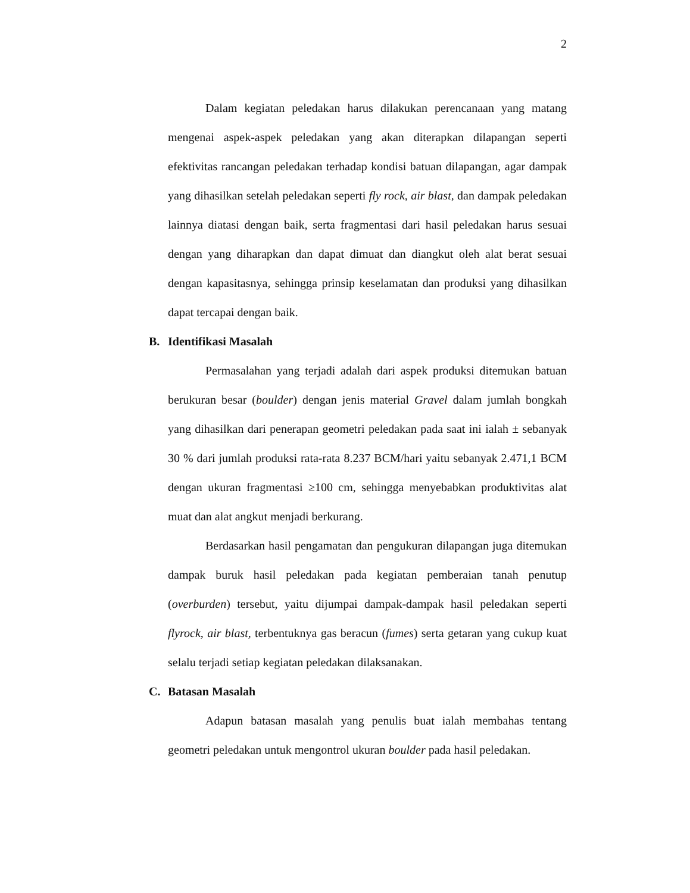2
Dalam kegiatan peledakan harus dilakukan perencanaan yang matang mengenai aspek-aspek peledakan yang akan diterapkan dilapangan seperti efektivitas rancangan peledakan terhadap kondisi batuan dilapangan, agar dampak yang dihasilkan setelah peledakan seperti fly rock, air blast, dan dampak peledakan lainnya diatasi dengan baik, serta fragmentasi dari hasil peledakan harus sesuai dengan yang diharapkan dan dapat dimuat dan diangkut oleh alat berat sesuai dengan kapasitasnya, sehingga prinsip keselamatan dan produksi yang dihasilkan dapat tercapai dengan baik.
B. Identifikasi Masalah
Permasalahan yang terjadi adalah dari aspek produksi ditemukan batuan berukuran besar (boulder) dengan jenis material Gravel dalam jumlah bongkah yang dihasilkan dari penerapan geometri peledakan pada saat ini ialah ± sebanyak 30 % dari jumlah produksi rata-rata 8.237 BCM/hari yaitu sebanyak 2.471,1 BCM dengan ukuran fragmentasi ≥100 cm, sehingga menyebabkan produktivitas alat muat dan alat angkut menjadi berkurang.
Berdasarkan hasil pengamatan dan pengukuran dilapangan juga ditemukan dampak buruk hasil peledakan pada kegiatan pemberaian tanah penutup (overburden) tersebut, yaitu dijumpai dampak-dampak hasil peledakan seperti flyrock, air blast, terbentuknya gas beracun (fumes) serta getaran yang cukup kuat selalu terjadi setiap kegiatan peledakan dilaksanakan.
C. Batasan Masalah
Adapun batasan masalah yang penulis buat ialah membahas tentang geometri peledakan untuk mengontrol ukuran boulder pada hasil peledakan.